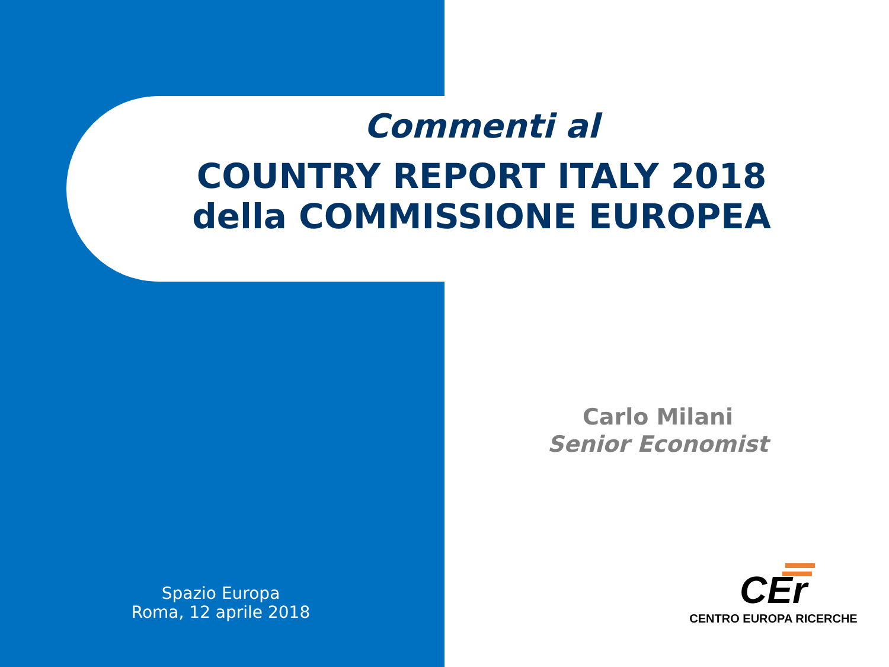Commenti al
COUNTRY REPORT ITALY 2018
della COMMISSIONE EUROPEA
Carlo Milani
Senior Economist
Spazio Europa
Roma, 12 aprile 2018
CEr
CENTRO EUROPA RICERCHE